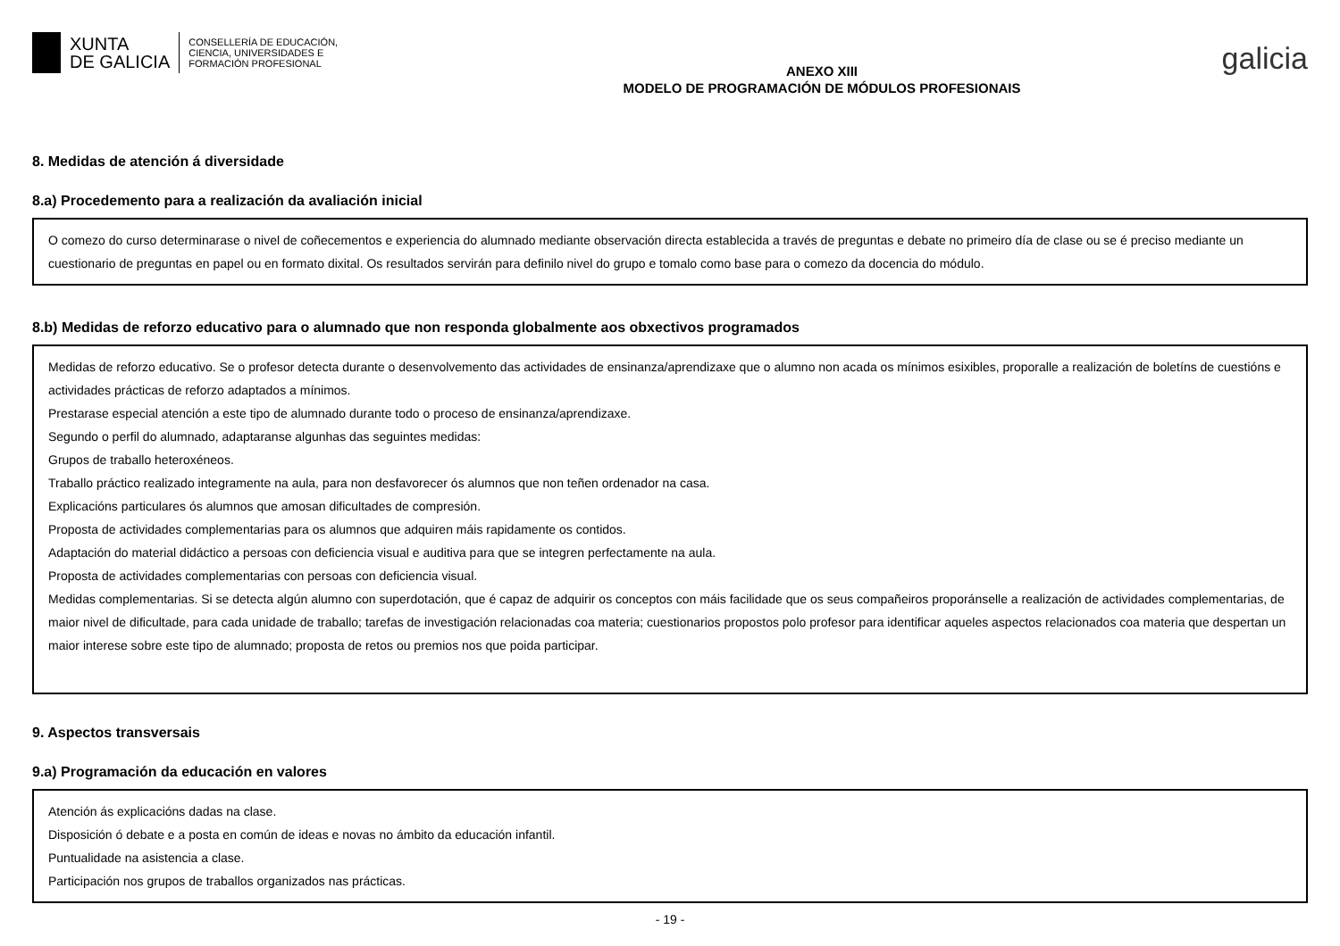XUNTA
DE GALICIA
CONSELLERÍA DE EDUCACIÓN,
CIENCIA, UNIVERSIDADES E
FORMACIÓN PROFESIONAL
ANEXO XIII
MODELO DE PROGRAMACIÓN DE MÓDULOS PROFESIONAIS
galicia
8. Medidas de atención á diversidade
8.a) Procedemento para a realización da avaliación inicial
O comezo do curso determinarase o nivel de coñecementos e experiencia do alumnado mediante observación directa establecida a través de preguntas e debate no primeiro día de clase ou se é preciso mediante un cuestionario de preguntas en papel ou en formato dixital. Os resultados servirán para definilo nivel do grupo e tomalo como base para o comezo da docencia do módulo.
8.b) Medidas de reforzo educativo para o alumnado que non responda globalmente aos obxectivos programados
Medidas de reforzo educativo. Se o profesor detecta durante o desenvolvemento das actividades de ensinanza/aprendizaxe que o alumno non acada os mínimos esixibles, proporalle a realización de boletíns de cuestións e actividades prácticas de reforzo adaptados a mínimos.
Prestarase especial atención a este tipo de alumnado durante todo o proceso de ensinanza/aprendizaxe.
Segundo o perfil do alumnado, adaptaranse algunhas das seguintes medidas:
Grupos de traballo heteroxéneos.
Traballo práctico realizado integramente na aula, para non desfavorecer ós alumnos que non teñen ordenador na casa.
Explicacións particulares ós alumnos que amosan dificultades de compresión.
Proposta de actividades complementarias para os alumnos que adquiren máis rapidamente os contidos.
Adaptación do material didáctico a persoas con deficiencia visual e auditiva para que se integren perfectamente na aula.
Proposta de actividades complementarias con persoas con deficiencia visual.
Medidas complementarias. Si se detecta algún alumno con superdotación, que é capaz de adquirir os conceptos con máis facilidade que os seus compañeiros proporánselle a realización de actividades complementarias, de maior nivel de dificultade, para cada unidade de traballo; tarefas de investigación relacionadas coa materia; cuestionarios propostos polo profesor para identificar aqueles aspectos relacionados coa materia que despertan un maior interese sobre este tipo de alumnado; proposta de retos ou premios nos que poida participar.
9. Aspectos transversais
9.a) Programación da educación en valores
Atención ás explicacións dadas na clase.
Disposición ó debate e a posta en común de ideas e novas no ámbito da educación infantil.
Puntualidade na asistencia a clase.
Participación nos grupos de traballos organizados nas prácticas.
- 19 -